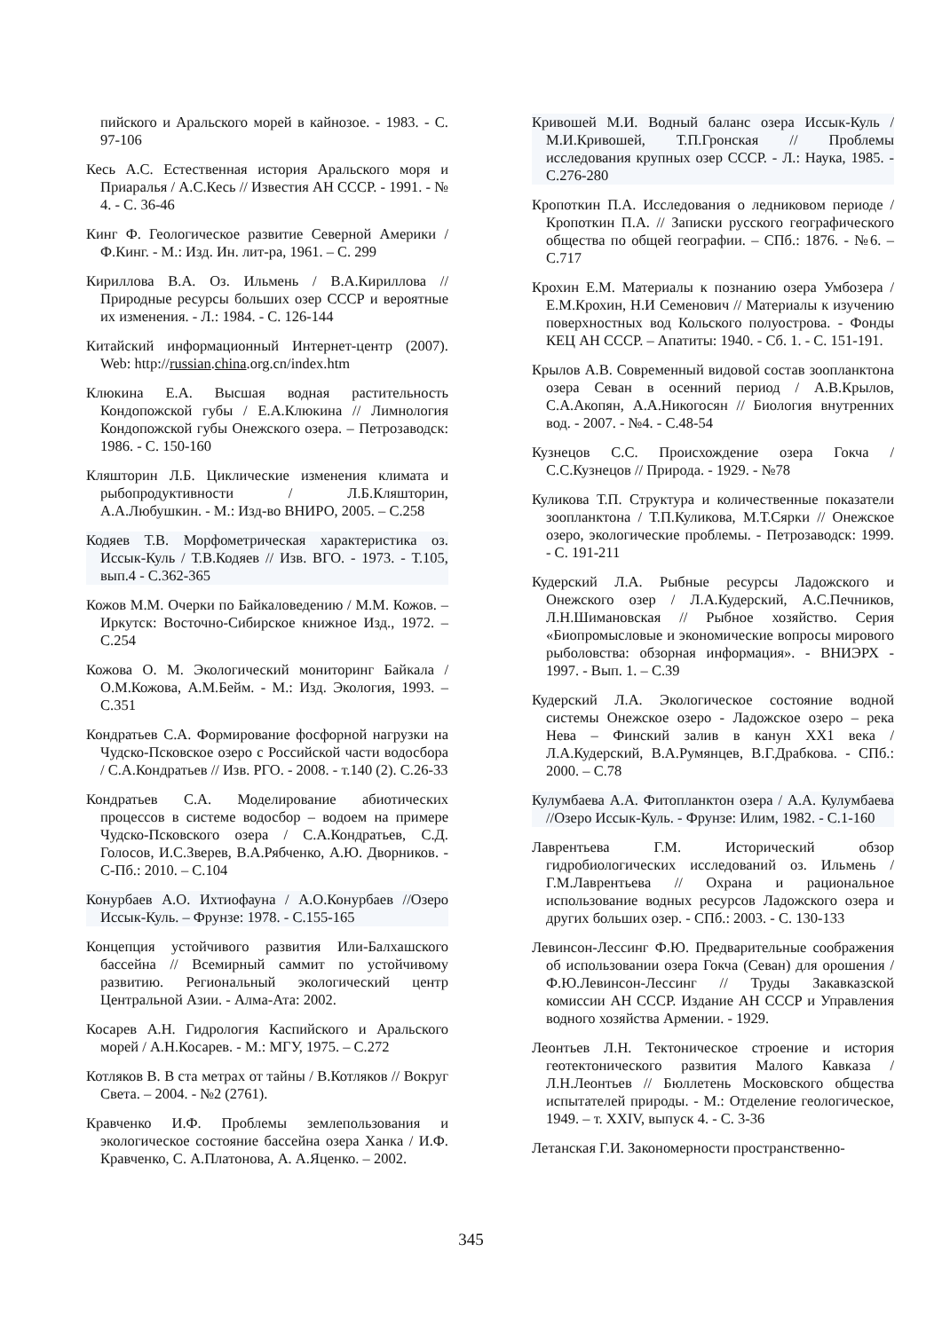пийского и Аральского морей в кайнозое. - 1983. - С. 97-106
Кесь А.С. Естественная история Аральского моря и Приаралья / А.С.Кесь // Известия АН СССР. - 1991. - № 4. - С. 36-46
Кинг Ф. Геологическое развитие Северной Америки / Ф.Кинг. - М.: Изд. Ин. лит-ра, 1961. – С. 299
Кириллова В.А. Оз. Ильмень / В.А.Кириллова // Природные ресурсы больших озер СССР и вероятные их изменения. - Л.: 1984. - С. 126-144
Китайский информационный Интернет-центр (2007). Web: http://russian.china.org.cn/index.htm
Клюкина Е.А. Высшая водная растительность Кондопожской губы / Е.А.Клюкина // Лимнология Кондопожской губы Онежского озера. – Петрозаводск: 1986. - С. 150-160
Кляшторин Л.Б. Циклические изменения климата и рыбопродуктивности / Л.Б.Кляшторин, А.А.Любушкин. - М.: Изд-во ВНИРО, 2005. – С.258
Кодяев Т.В. Морфометрическая характеристика оз. Иссык-Куль / Т.В.Кодяев // Изв. ВГО. - 1973. - Т.105, вып.4 - С.362-365
Кожов М.М. Очерки по Байкаловедению / М.М. Кожов. – Иркутск: Восточно-Сибирское книжное Изд., 1972. – С.254
Кожова О. М. Экологический мониторинг Байкала / О.М.Кожова, А.М.Бейм. - М.: Изд. Экология, 1993. – С.351
Кондратьев С.А. Формирование фосфорной нагрузки на Чудско-Псковское озеро с Российской части водосбора / С.А.Кондратьев // Изв. РГО. - 2008. - т.140 (2). С.26-33
Кондратьев С.А. Моделирование абиотических процессов в системе водосбор – водоем на примере Чудско-Псковского озера / С.А.Кондратьев, С.Д. Голосов, И.С.Зверев, В.А.Рябченко, А.Ю. Дворников. - С-Пб.: 2010. – С.104
Конурбаев А.О. Ихтиофауна / А.О.Конурбаев //Озеро Иссык-Куль. – Фрунзе: 1978. - С.155-165
Концепция устойчивого развития Или-Балхашского бассейна // Всемирный саммит по устойчивому развитию. Региональный экологический центр Центральной Азии. - Алма-Ата: 2002.
Косарев А.Н. Гидрология Каспийского и Аральского морей / А.Н.Косарев. - М.: МГУ, 1975. – С.272
Котляков В. В ста метрах от тайны / В.Котляков // Вокруг Света. – 2004. - №2 (2761).
Кравченко И.Ф. Проблемы землепользования и экологическое состояние бассейна озера Ханка / И.Ф. Кравченко, С. А.Платонова, А. А.Яценко. – 2002.
Кривошей М.И. Водный баланс озера Иссык-Куль / М.И.Кривошей, Т.П.Гронская // Проблемы исследования крупных озер СССР. - Л.: Наука, 1985. - С.276-280
Кропоткин П.А. Исследования о ледниковом периоде / Кропоткин П.А. // Записки русского географического общества по общей географии. – СПб.: 1876. - №6. – С.717
Крохин Е.М. Материалы к познанию озера Умбозера / Е.М.Крохин, Н.И Семенович // Материалы к изучению поверхностных вод Кольского полуострова. - Фонды КЕЦ АН СССР. – Апатиты: 1940. - Сб. 1. - С. 151-191.
Крылов А.В. Современный видовой состав зоопланктона озера Севан в осенний период / А.В.Крылов, С.А.Акопян, А.А.Никогосян // Биология внутренних вод. - 2007. - №4. - С.48-54
Кузнецов С.С. Происхождение озера Гокча / С.С.Кузнецов // Природа. - 1929. - №78
Куликова Т.П. Структура и количественные показатели зоопланктона / Т.П.Куликова, М.Т.Сярки // Онежское озеро, экологические проблемы. - Петрозаводск: 1999. - С. 191-211
Кудерский Л.А. Рыбные ресурсы Ладожского и Онежского озер / Л.А.Кудерский, А.С.Печников, Л.Н.Шимановская // Рыбное хозяйство. Серия «Биопромысловые и экономические вопросы мирового рыболовства: обзорная информация». - ВНИЭРХ - 1997. - Вып. 1. – С.39
Кудерский Л.А. Экологическое состояние водной системы Онежское озеро - Ладожское озеро – река Нева – Финский залив в канун XX1 века / Л.А.Кудерский, В.А.Румянцев, В.Г.Драбкова. - СПб.: 2000. – С.78
Кулумбаева А.А. Фитопланктон озера / А.А. Кулумбаева //Озеро Иссык-Куль. - Фрунзе: Илим, 1982. - С.1-160
Лаврентьева Г.М. Исторический обзор гидробиологических исследований оз. Ильмень / Г.М.Лаврентьева // Охрана и рациональное использование водных ресурсов Ладожского озера и других больших озер. - СПб.: 2003. - С. 130-133
Левинсон-Лессинг Ф.Ю. Предварительные соображения об использовании озера Гокча (Севан) для орошения / Ф.Ю.Левинсон-Лессинг // Труды Закавказской комиссии АН СССР. Издание АН СССР и Управления водного хозяйства Армении. - 1929.
Леонтьев Л.Н. Тектоническое строение и история геотектонического развития Малого Кавказа / Л.Н.Леонтьев // Бюллетень Московского общества испытателей природы. - М.: Отделение геологическое, 1949. – т. XXIV, выпуск 4. - С. 3-36
Летанская Г.И. Закономерности пространственно-
345